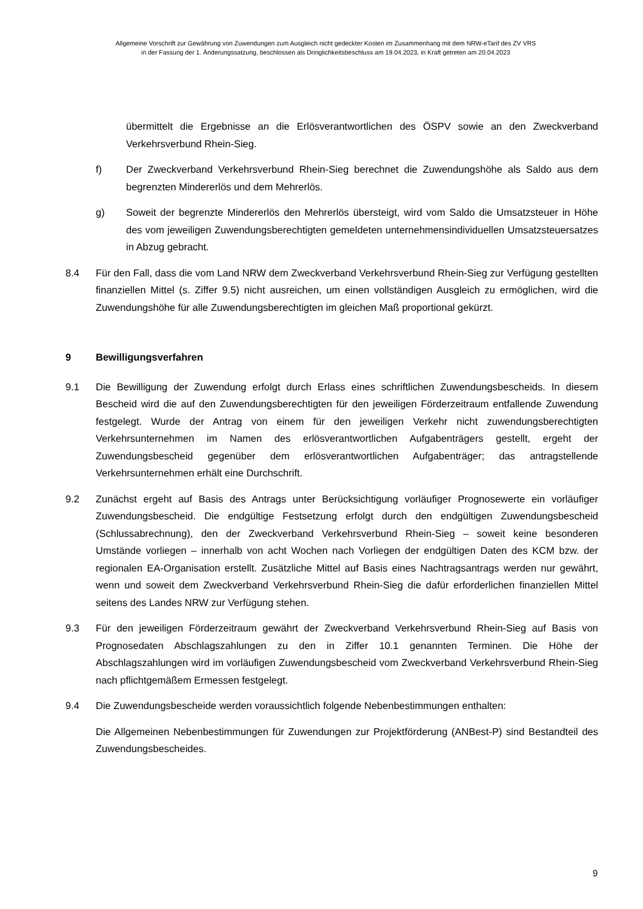Allgemeine Vorschrift zur Gewährung von Zuwendungen zum Ausgleich nicht gedeckter Kosten im Zusammenhang mit dem NRW-eTarif des ZV VRS
in der Fassung der 1. Änderungssatzung, beschlossen als Dringlichkeitsbeschluss am 19.04.2023, in Kraft getreten am 20.04.2023
übermittelt die Ergebnisse an die Erlösverantwortlichen des ÖSPV sowie an den Zweckverband Verkehrsverbund Rhein-Sieg.
f) Der Zweckverband Verkehrsverbund Rhein-Sieg berechnet die Zuwendungshöhe als Saldo aus dem begrenzten Mindererlös und dem Mehrerlös.
g) Soweit der begrenzte Mindererlös den Mehrerlös übersteigt, wird vom Saldo die Umsatzsteuer in Höhe des vom jeweiligen Zuwendungsberechtigten gemeldeten unternehmensindividuellen Umsatzsteuersatzes in Abzug gebracht.
8.4 Für den Fall, dass die vom Land NRW dem Zweckverband Verkehrsverbund Rhein-Sieg zur Verfügung gestellten finanziellen Mittel (s. Ziffer 9.5) nicht ausreichen, um einen vollständigen Ausgleich zu ermöglichen, wird die Zuwendungshöhe für alle Zuwendungsberechtigten im gleichen Maß proportional gekürzt.
9 Bewilligungsverfahren
9.1 Die Bewilligung der Zuwendung erfolgt durch Erlass eines schriftlichen Zuwendungsbescheids. In diesem Bescheid wird die auf den Zuwendungsberechtigten für den jeweiligen Förderzeitraum entfallende Zuwendung festgelegt. Wurde der Antrag von einem für den jeweiligen Verkehr nicht zuwendungsberechtigten Verkehrsunternehmen im Namen des erlösverantwortlichen Aufgabenträgers gestellt, ergeht der Zuwendungsbescheid gegenüber dem erlösverantwortlichen Aufgabenträger; das antragstellende Verkehrsunternehmen erhält eine Durchschrift.
9.2 Zunächst ergeht auf Basis des Antrags unter Berücksichtigung vorläufiger Prognosewerte ein vorläufiger Zuwendungsbescheid. Die endgültige Festsetzung erfolgt durch den endgültigen Zuwendungsbescheid (Schlussabrechnung), den der Zweckverband Verkehrsverbund Rhein-Sieg – soweit keine besonderen Umstände vorliegen – innerhalb von acht Wochen nach Vorliegen der endgültigen Daten des KCM bzw. der regionalen EA-Organisation erstellt. Zusätzliche Mittel auf Basis eines Nachtragsantrags werden nur gewährt, wenn und soweit dem Zweckverband Verkehrsverbund Rhein-Sieg die dafür erforderlichen finanziellen Mittel seitens des Landes NRW zur Verfügung stehen.
9.3 Für den jeweiligen Förderzeitraum gewährt der Zweckverband Verkehrsverbund Rhein-Sieg auf Basis von Prognosedaten Abschlagszahlungen zu den in Ziffer 10.1 genannten Terminen. Die Höhe der Abschlagszahlungen wird im vorläufigen Zuwendungsbescheid vom Zweckverband Verkehrsverbund Rhein-Sieg nach pflichtgemäßem Ermessen festgelegt.
9.4 Die Zuwendungsbescheide werden voraussichtlich folgende Nebenbestimmungen enthalten:
Die Allgemeinen Nebenbestimmungen für Zuwendungen zur Projektförderung (ANBest-P) sind Bestandteil des Zuwendungsbescheides.
9